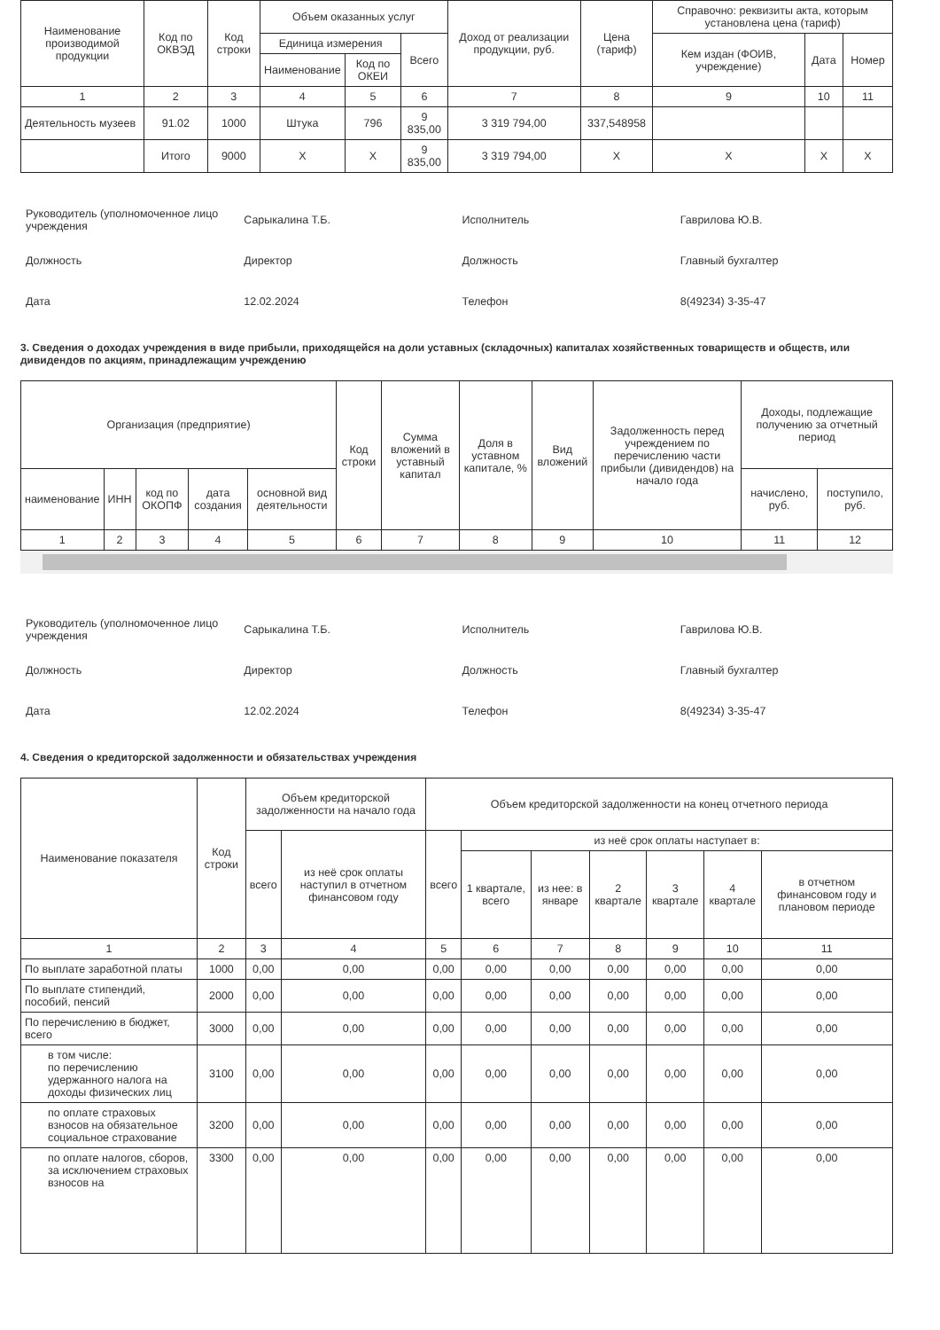| Наименование производимой продукции | Код по ОКВЭД | Код строки | Объем оказанных услуг | | | Доход от реализации продукции, руб. | Цена (тариф) | Справочно: реквизиты акта, которым установлена цена (тариф) | | |
| --- | --- | --- | --- | --- | --- | --- | --- | --- | --- | --- |
| | | | Единица измерения | | Всего | | | Кем издан (ФОИВ, учреждение) | Дата | Номер |
| | | | Наименование | Код по ОКЕИ | | | | | | |
| 1 | 2 | 3 | 4 | 5 | 6 | 7 | 8 | 9 | 10 | 11 |
| Деятельность музеев | 91.02 | 1000 | Штука | 796 | 9 835,00 | 3 319 794,00 | 337,548958 | | | |
| | Итого | 9000 | X | X | 9 835,00 | 3 319 794,00 | X | X | X | X |
| Руководитель (уполномоченное лицо учреждения | Сарыкалина Т.Б. | Исполнитель | Гаврилова Ю.В. |
| Должность | Директор | Должность | Главный бухгалтер |
| Дата | 12.02.2024 | Телефон | 8(49234) 3-35-47 |
3. Сведения о доходах учреждения в виде прибыли, приходящейся на доли уставных (складочных) капиталах хозяйственных товариществ и обществ, или дивидендов по акциям, принадлежащим учреждению
| Организация (предприятие) | | | | | Код строки | Сумма вложений в уставный капитал | Доля в уставном капитале, % | Вид вложений | Задолженность перед учреждением по перечислению части прибыли (дивидендов) на начало года | Доходы, подлежащие получению за отчетный период | |
| --- | --- | --- | --- | --- | --- | --- | --- | --- | --- | --- | --- |
| наименование | ИНН | код по ОКОПФ | дата создания | основной вид деятельности | | | | | | начислено, руб. | поступило, руб. |
| 1 | 2 | 3 | 4 | 5 | 6 | 7 | 8 | 9 | 10 | 11 | 12 |
| Руководитель (уполномоченное лицо учреждения | Сарыкалина Т.Б. | Исполнитель | Гаврилова Ю.В. |
| Должность | Директор | Должность | Главный бухгалтер |
| Дата | 12.02.2024 | Телефон | 8(49234) 3-35-47 |
4. Сведения о кредиторской задолженности и обязательствах учреждения
| Наименование показателя | Код строки | Объем кредиторской задолженности на начало года | | Объем кредиторской задолженности на конец отчетного периода | | | | | | |
| --- | --- | --- | --- | --- | --- | --- | --- | --- | --- | --- |
| | | всего | из неё срок оплаты наступил в отчетном финансовом году | всего | из неё срок оплаты наступает в: | | | | | |
| | | | | | 1 квартале, всего | из нее: в январе | 2 квартале | 3 квартале | 4 квартале | в отчетном финансовом году и плановом периоде |
| 1 | 2 | 3 | 4 | 5 | 6 | 7 | 8 | 9 | 10 | 11 |
| По выплате заработной платы | 1000 | 0,00 | 0,00 | 0,00 | 0,00 | 0,00 | 0,00 | 0,00 | 0,00 | 0,00 |
| По выплате стипендий, пособий, пенсий | 2000 | 0,00 | 0,00 | 0,00 | 0,00 | 0,00 | 0,00 | 0,00 | 0,00 | 0,00 |
| По перечислению в бюджет, всего | 3000 | 0,00 | 0,00 | 0,00 | 0,00 | 0,00 | 0,00 | 0,00 | 0,00 | 0,00 |
| в том числе: по перечислению удержанного налога на доходы физических лиц | 3100 | 0,00 | 0,00 | 0,00 | 0,00 | 0,00 | 0,00 | 0,00 | 0,00 | 0,00 |
| по оплате страховых взносов на обязательное социальное страхование | 3200 | 0,00 | 0,00 | 0,00 | 0,00 | 0,00 | 0,00 | 0,00 | 0,00 | 0,00 |
| по оплате налогов, сборов, за исключением страховых взносов на | 3300 | 0,00 | 0,00 | 0,00 | 0,00 | 0,00 | 0,00 | 0,00 | 0,00 | 0,00 |